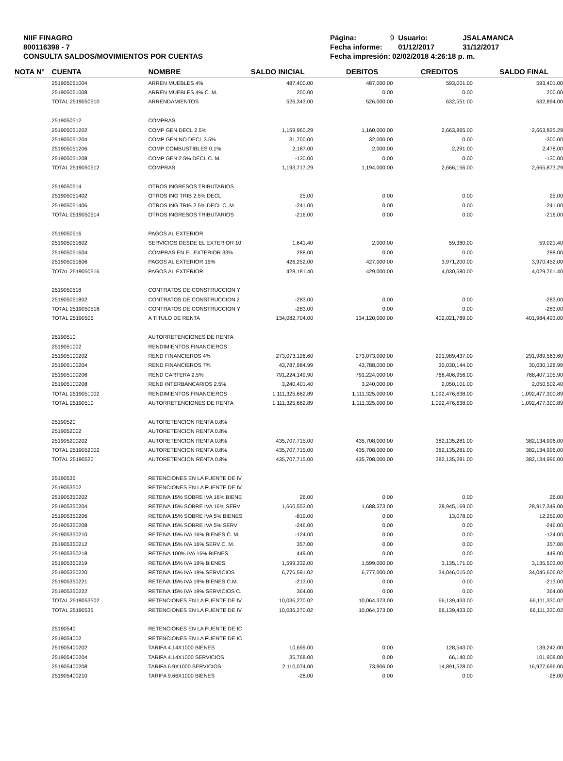NIIF FINAGRO
800116398 - 7
CONSULTA SALDOS/MOVIMIENTOS POR CUENTAS
| Página: | 9 | Usuario: | JSALAMANCA |
| Fecha informe: | | 01/12/2017 | 31/12/2017 |
| Fecha impresión: 02/02/2018 4:26:18 p. m. | | | |
| NOTA N° | CUENTA | NOMBRE | SALDO INICIAL | DEBITOS | CREDITOS | SALDO FINAL |
| --- | --- | --- | --- | --- | --- | --- |
| | 251905051004 | ARREN MUEBLES 4% | 487,400.00 | 487,000.00 | 593,001.00 | 593,401.00 |
| | 251905051008 | ARREN MUEBLES 4% C. M. | 200.00 | 0.00 | 0.00 | 200.00 |
| | TOTAL 2519050510 | ARRENDAMIENTOS | 526,343.00 | 526,000.00 | 632,551.00 | 632,894.00 |
| | 2519050512 | COMPRAS | | | | |
| | 251905051202 | COMP GEN DECL 2.5% | 1,159,960.29 | 1,160,000.00 | 2,663,865.00 | 2,663,825.29 |
| | 251905051204 | COMP GEN NO DECL 3.5% | 31,700.00 | 32,000.00 | 0.00 | -300.00 |
| | 251905051206 | COMP COMBUSTIBLES 0.1% | 2,187.00 | 2,000.00 | 2,291.00 | 2,478.00 |
| | 251905051208 | COMP GEN 2.5% DECL C. M. | -130.00 | 0.00 | 0.00 | -130.00 |
| | TOTAL 2519050512 | COMPRAS | 1,193,717.29 | 1,194,000.00 | 2,666,156.00 | 2,665,873.29 |
| | 2519050514 | OTROS INGRESOS TRIBUTARIOS | | | | |
| | 251905051402 | OTROS ING TRIB 2.5% DECL | 25.00 | 0.00 | 0.00 | 25.00 |
| | 251905051406 | OTROS ING TRIB 2.5% DECL C. M. | -241.00 | 0.00 | 0.00 | -241.00 |
| | TOTAL 2519050514 | OTROS INGRESOS TRIBUTARIOS | -216.00 | 0.00 | 0.00 | -216.00 |
| | 2519050516 | PAGOS AL EXTERIOR | | | | |
| | 251905051602 | SERVICIOS DESDE EL EXTERIOR 10 | 1,641.40 | 2,000.00 | 59,380.00 | 59,021.40 |
| | 251905051604 | COMPRAS EN EL EXTERIOR 33% | 288.00 | 0.00 | 0.00 | 288.00 |
| | 251905051606 | PAGOS AL EXTERIOR 15% | 426,252.00 | 427,000.00 | 3,971,200.00 | 3,970,452.00 |
| | TOTAL 2519050516 | PAGOS AL EXTERIOR | 428,181.40 | 429,000.00 | 4,030,580.00 | 4,029,761.40 |
| | 2519050518 | CONTRATOS DE CONSTRUCCION Y | | | | |
| | 251905051802 | CONTRATOS DE CONSTRUCCION 2 | -283.00 | 0.00 | 0.00 | -283.00 |
| | TOTAL 2519050518 | CONTRATOS DE CONSTRUCCION Y | -283.00 | 0.00 | 0.00 | -283.00 |
| | TOTAL 25190505 | A TITULO DE RENTA | 134,082,704.00 | 134,120,000.00 | 402,021,789.00 | 401,984,493.00 |
| | 25190510 | AUTORRETENCIONES DE RENTA | | | | |
| | 2519051002 | RENDIMIENTOS FINANCIEROS | | | | |
| | 251905100202 | REND FINANCIEROS 4% | 273,073,126.60 | 273,073,000.00 | 291,989,437.00 | 291,989,563.60 |
| | 251905100204 | REND FINANCIEROS 7% | 43,787,984.99 | 43,788,000.00 | 30,030,144.00 | 30,030,128.99 |
| | 251905100206 | REND CARTERA 2.5% | 791,224,149.90 | 791,224,000.00 | 768,406,956.00 | 768,407,105.90 |
| | 251905100208 | REND INTERBANCARIOS 2.5% | 3,240,401.40 | 3,240,000.00 | 2,050,101.00 | 2,050,502.40 |
| | TOTAL 2519051002 | RENDIMIENTOS FINANCIEROS | 1,111,325,662.89 | 1,111,325,000.00 | 1,092,476,638.00 | 1,092,477,300.89 |
| | TOTAL 25190510 | AUTORRETENCIONES DE RENTA | 1,111,325,662.89 | 1,111,325,000.00 | 1,092,476,638.00 | 1,092,477,300.89 |
| | 25190520 | AUTORETENCION RENTA 0.8% | | | | |
| | 2519052002 | AUTORETENCION RENTA 0.8% | | | | |
| | 251905200202 | AUTORETENCION RENTA 0.8% | 435,707,715.00 | 435,708,000.00 | 382,135,281.00 | 382,134,996.00 |
| | TOTAL 2519052002 | AUTORETENCION RENTA 0.8% | 435,707,715.00 | 435,708,000.00 | 382,135,281.00 | 382,134,996.00 |
| | TOTAL 25190520 | AUTORETENCION RENTA 0.8% | 435,707,715.00 | 435,708,000.00 | 382,135,281.00 | 382,134,996.00 |
| | 25190535 | RETENCIONES EN LA FUENTE DE IV | | | | |
| | 2519053502 | RETENCIONES EN LA FUENTE DE IV | | | | |
| | 251905350202 | RETEIVA 15% SOBRE IVA 16% BIENE | 26.00 | 0.00 | 0.00 | 26.00 |
| | 251905350204 | RETEIVA 15% SOBRE IVA 16% SERV | 1,660,553.00 | 1,688,373.00 | 28,945,169.00 | 28,917,349.00 |
| | 251905350206 | RETEIVA 15% SOBRE IVA 5% BIENES | -819.00 | 0.00 | 13,078.00 | 12,259.00 |
| | 251905350208 | RETEIVA 15% SOBRE IVA 5% SERV | -246.00 | 0.00 | 0.00 | -246.00 |
| | 251905350210 | RETEIVA 15% IVA 16% BIENES C. M. | -124.00 | 0.00 | 0.00 | -124.00 |
| | 251905350212 | RETEIVA 15% IVA 16% SERV C. M. | 357.00 | 0.00 | 0.00 | 357.00 |
| | 251905350218 | RETEIVA 100% IVA 16% BIENES | 449.00 | 0.00 | 0.00 | 449.00 |
| | 251905350219 | RETEIVA 15% IVA 19% BIENES | 1,599,332.00 | 1,599,000.00 | 3,135,171.00 | 3,135,503.00 |
| | 251905350220 | RETEIVA 15% IVA 19% SERVICIOS | 6,776,591.02 | 6,777,000.00 | 34,046,015.00 | 34,045,606.02 |
| | 251905350221 | RETEIVA 15% IVA 19% BIENES C.M. | -213.00 | 0.00 | 0.00 | -213.00 |
| | 251905350222 | RETEIVA 15% IVA 19% SERVICIOS C. | 364.00 | 0.00 | 0.00 | 364.00 |
| | TOTAL 2519053502 | RETENCIONES EN LA FUENTE DE IV | 10,036,270.02 | 10,064,373.00 | 66,139,433.00 | 66,111,330.02 |
| | TOTAL 25190535 | RETENCIONES EN LA FUENTE DE IV | 10,036,270.02 | 10,064,373.00 | 66,139,433.00 | 66,111,330.02 |
| | 25190540 | RETENCIONES EN LA FUENTE DE IC | | | | |
| | 2519054002 | RETENCIONES EN LA FUENTE DE IC | | | | |
| | 251905400202 | TARIFA 4.14X1000 BIENES | 10,699.00 | 0.00 | 128,543.00 | 139,242.00 |
| | 251905400204 | TARIFA 4.14X1000 SERVICIOS | 35,768.00 | 0.00 | 66,140.00 | 101,908.00 |
| | 251905400208 | TARIFA 6.9X1000 SERVICIOS | 2,110,074.00 | 73,906.00 | 14,891,528.00 | 16,927,696.00 |
| | 251905400210 | TARIFA 9.66X1000 BIENES | -28.00 | 0.00 | 0.00 | -28.00 |